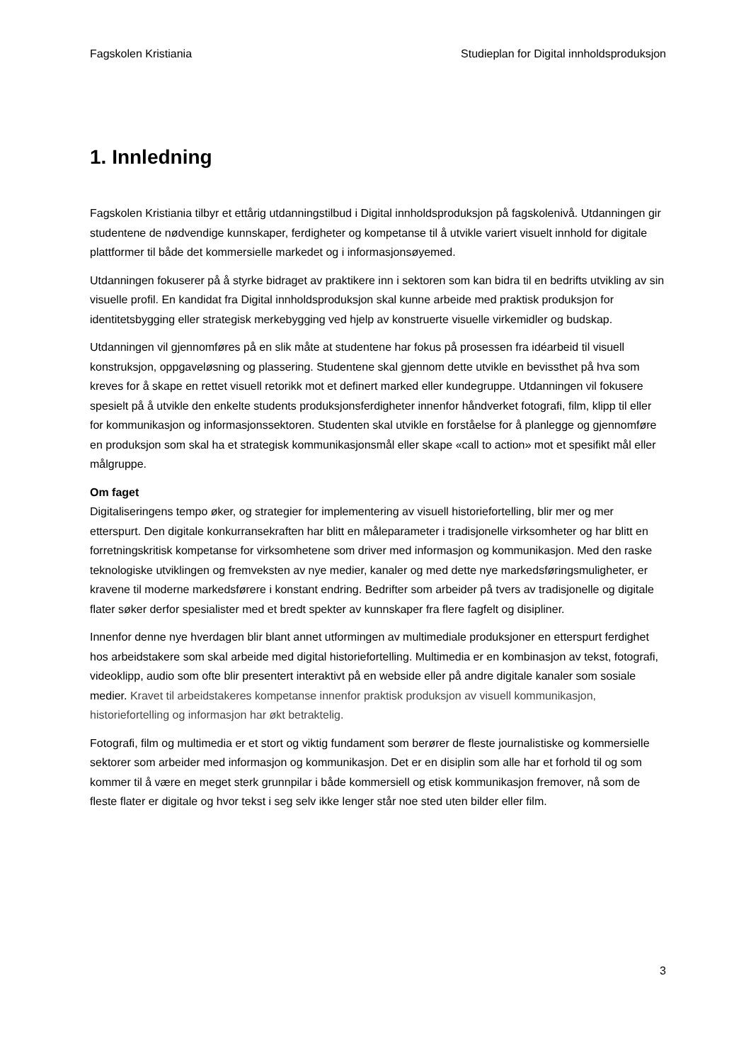Fagskolen Kristiania Studieplan for Digital innholdsproduksjon
1. Innledning
Fagskolen Kristiania tilbyr et ettårig utdanningstilbud i Digital innholdsproduksjon på fagskolenivå. Utdanningen gir studentene de nødvendige kunnskaper, ferdigheter og kompetanse til å utvikle variert visuelt innhold for digitale plattformer til både det kommersielle markedet og i informasjonsøyemed.
Utdanningen fokuserer på å styrke bidraget av praktikere inn i sektoren som kan bidra til en bedrifts utvikling av sin visuelle profil. En kandidat fra Digital innholdsproduksjon skal kunne arbeide med praktisk produksjon for identitetsbygging eller strategisk merkebygging ved hjelp av konstruerte visuelle virkemidler og budskap.
Utdanningen vil gjennomføres på en slik måte at studentene har fokus på prosessen fra idéarbeid til visuell konstruksjon, oppgaveløsning og plassering. Studentene skal gjennom dette utvikle en bevissthet på hva som kreves for å skape en rettet visuell retorikk mot et definert marked eller kundegruppe. Utdanningen vil fokusere spesielt på å utvikle den enkelte students produksjonsferdigheter innenfor håndverket fotografi, film, klipp til eller for kommunikasjon og informasjonssektoren. Studenten skal utvikle en forståelse for å planlegge og gjennomføre en produksjon som skal ha et strategisk kommunikasjonsmål eller skape «call to action» mot et spesifikt mål eller målgruppe.
Om faget
Digitaliseringens tempo øker, og strategier for implementering av visuell historiefortelling, blir mer og mer etterspurt. Den digitale konkurransekraften har blitt en måleparameter i tradisjonelle virksomheter og har blitt en forretningskritisk kompetanse for virksomhetene som driver med informasjon og kommunikasjon. Med den raske teknologiske utviklingen og fremveksten av nye medier, kanaler og med dette nye markedsføringsmuligheter, er kravene til moderne markedsførere i konstant endring. Bedrifter som arbeider på tvers av tradisjonelle og digitale flater søker derfor spesialister med et bredt spekter av kunnskaper fra flere fagfelt og disipliner.
Innenfor denne nye hverdagen blir blant annet utformingen av multimediale produksjoner en etterspurt ferdighet hos arbeidstakere som skal arbeide med digital historiefortelling. Multimedia er en kombinasjon av tekst, fotografi, videoklipp, audio som ofte blir presentert interaktivt på en webside eller på andre digitale kanaler som sosiale medier. Kravet til arbeidstakeres kompetanse innenfor praktisk produksjon av visuell kommunikasjon, historiefortelling og informasjon har økt betraktelig.
Fotografi, film og multimedia er et stort og viktig fundament som berører de fleste journalistiske og kommersielle sektorer som arbeider med informasjon og kommunikasjon. Det er en disiplin som alle har et forhold til og som kommer til å være en meget sterk grunnpilar i både kommersiell og etisk kommunikasjon fremover, nå som de fleste flater er digitale og hvor tekst i seg selv ikke lenger står noe sted uten bilder eller film.
3